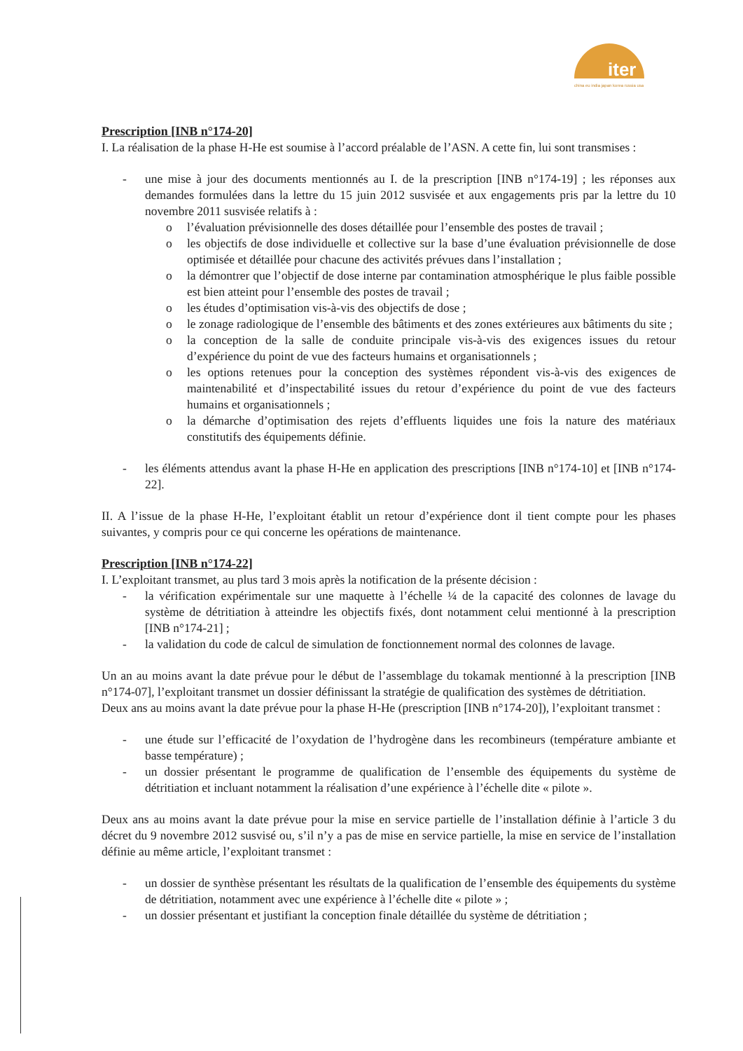iter
china eu india japan korea russia usa
Prescription [INB n°174-20]
I. La réalisation de la phase H-He est soumise à l’accord préalable de l’ASN. A cette fin, lui sont transmises :
- une mise à jour des documents mentionnés au I. de la prescription [INB n°174-19] ; les réponses aux demandes formulées dans la lettre du 15 juin 2012 susvisée et aux engagements pris par la lettre du 10 novembre 2011 susvisée relatifs à :
o l’évaluation prévisionnelle des doses détaillée pour l’ensemble des postes de travail ;
o les objectifs de dose individuelle et collective sur la base d’une évaluation prévisionnelle de dose optimisée et détaillée pour chacune des activités prévues dans l’installation ;
o la démontrer que l’objectif de dose interne par contamination atmosphérique le plus faible possible est bien atteint pour l’ensemble des postes de travail ;
o les études d’optimisation vis-à-vis des objectifs de dose ;
o le zonage radiologique de l’ensemble des bâtiments et des zones extérieures aux bâtiments du site ;
o la conception de la salle de conduite principale vis-à-vis des exigences issues du retour d’expérience du point de vue des facteurs humains et organisationnels ;
o les options retenues pour la conception des systèmes répondent vis-à-vis des exigences de maintenabilité et d’inspectabilité issues du retour d’expérience du point de vue des facteurs humains et organisationnels ;
o la démarche d’optimisation des rejets d’effluents liquides une fois la nature des matériaux constitutifs des équipements définie.
- les éléments attendus avant la phase H-He en application des prescriptions [INB n°174-10] et [INB n°174-22].
II. A l’issue de la phase H-He, l’exploitant établit un retour d’expérience dont il tient compte pour les phases suivantes, y compris pour ce qui concerne les opérations de maintenance.
Prescription [INB n°174-22]
I. L’exploitant transmet, au plus tard 3 mois après la notification de la présente décision :
- la vérification expérimentale sur une maquette à l’échelle ¼ de la capacité des colonnes de lavage du système de détritiation à atteindre les objectifs fixés, dont notamment celui mentionné à la prescription [INB n°174-21] ;
- la validation du code de calcul de simulation de fonctionnement normal des colonnes de lavage.
Un an au moins avant la date prévue pour le début de l’assemblage du tokamak mentionné à la prescription [INB n°174-07], l’exploitant transmet un dossier définissant la stratégie de qualification des systèmes de détritiation.
Deux ans au moins avant la date prévue pour la phase H-He (prescription [INB n°174-20]), l’exploitant transmet :
- une étude sur l’efficacité de l’oxydation de l’hydrogène dans les recombineurs (température ambiante et basse température) ;
- un dossier présentant le programme de qualification de l’ensemble des équipements du système de détritiation et incluant notamment la réalisation d’une expérience à l’échelle dite « pilote ».
Deux ans au moins avant la date prévue pour la mise en service partielle de l’installation définie à l’article 3 du décret du 9 novembre 2012 susvisé ou, s’il n’y a pas de mise en service partielle, la mise en service de l’installation définie au même article, l’exploitant transmet :
- un dossier de synthèse présentant les résultats de la qualification de l’ensemble des équipements du système de détritiation, notamment avec une expérience à l’échelle dite « pilote » ;
- un dossier présentant et justifiant la conception finale détaillée du système de détritiation ;